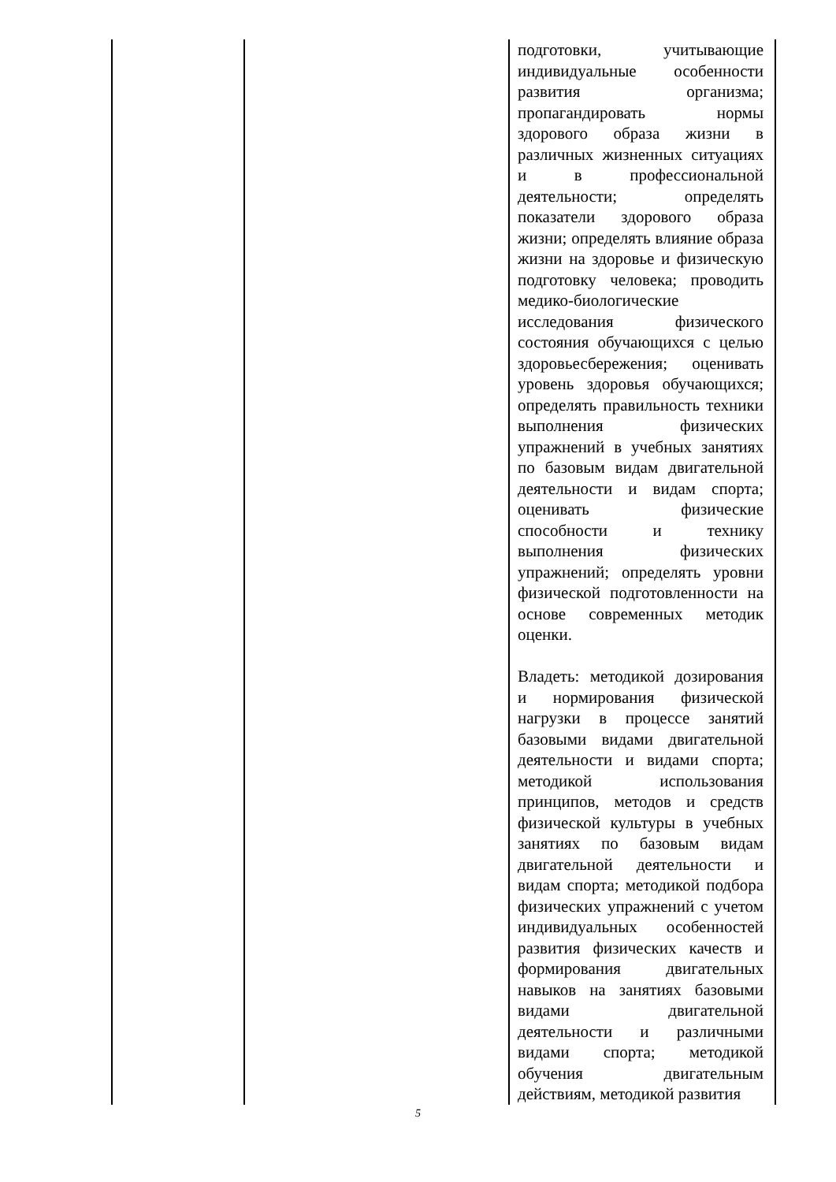| | | подготовки, учитывающие индивидуальные особенности развития организма; пропагандировать нормы здорового образа жизни в различных жизненных ситуациях и в профессиональной деятельности; определять показатели здорового образа жизни; определять влияние образа жизни на здоровье и физическую подготовку человека; проводить медико-биологические исследования физического состояния обучающихся с целью здоровьесбережения; оценивать уровень здоровья обучающихся; определять правильность техники выполнения физических упражнений в учебных занятиях по базовым видам двигательной деятельности и видам спорта; оценивать физические способности и технику выполнения физических упражнений; определять уровни физической подготовленности на основе современных методик оценки. Владеть: методикой дозирования и нормирования физической нагрузки в процессе занятий базовыми видами двигательной деятельности и видами спорта; методикой использования принципов, методов и средств физической культуры в учебных занятиях по базовым видам двигательной деятельности и видам спорта; методикой подбора физических упражнений с учетом индивидуальных особенностей развития физических качеств и формирования двигательных навыков на занятиях базовыми видами двигательной деятельности и различными видами спорта; методикой обучения двигательным действиям, методикой развития |
5